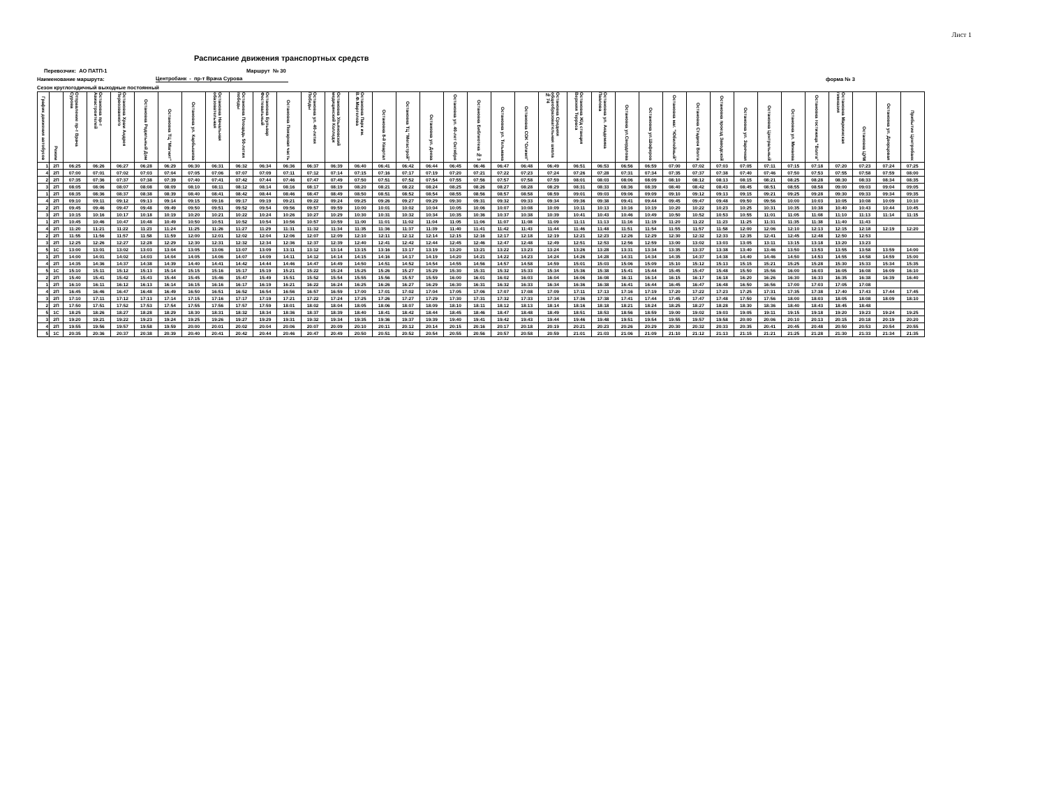Лист 1
Расписание движения транспортных средств
Перевозчик: АО ПАТП-1 Маршрут № 30
Наименование маршрута: Центробанк - пр-т Врача Сурова форма № 3
Сезон круглогодичный выходные постоянный
| График движения автобусов | Режим | Отправление пр-т Врача Сурова | Остановка пр-т Авиастроителей | Остановка Храм Андрея Первозванного | Остановка Родильный Дом | Остановка ТЦ "Магнит" | Остановка ул. Карбышева | Остановка Начальная обазовательная | Остановка Площадь 50-летия победы | Остановка Бульвар Фестевальный | Остановка Пожарная часть | Остановка ул. 40-летия Победы | Остановка Ульяновский медицинский Колледж | Остановка Парк им. В.Ф.Маргелова | Остановка 8-й Квартал | Остановка ТЦ "Мегастрой" | Остановка ул. Деева | Остановка ул. 40-лет Октября | Остановка Библиотека № 3 | Остановка ул. Тельмана | Остановка СОК "Олимп" | Остановка Средняя общеобразовательная школа № 74 | Остановка Ж/д станция Верхняя Терраса | Остановка ул. Академика Павлова | Остановка ул.Свердлова | Остановка ул.Шоферов | Остановка маг. "Юбилейный" | Остановка Стадион Волга | Остановка проезд Заводской | Остановка ул. Заречная | Остановка Центральный | Остановка ул. Минаева | Остановка гостиница "Волга" | Остановка Мариинская гимназия | Остановка ЦУМ | Остановка ул. Дворцовая | Прибытие Центробанк |
| --- | --- | --- | --- | --- | --- | --- | --- | --- | --- | --- | --- | --- | --- | --- | --- | --- | --- | --- | --- | --- | --- | --- | --- | --- | --- | --- | --- | --- | --- | --- | --- | --- | --- | --- | --- | --- | --- |
| 1 | 2П | 06:25 | 06:26 | 06:27 | 06:28 | 06:29 | 06:30 | 06:31 | 06:32 | 06:34 | 06:36 | 06:37 | 06:39 | 06:40 | 06:41 | 06:42 | 06:44 | 06:45 | 06:46 | 06:47 | 06:48 | 06:49 | 06:51 | 06:53 | 06:56 | 06:59 | 07:00 | 07:02 | 07:03 | 07:05 | 07:11 | 07:15 | 07:18 | 07:20 | 07:23 | 07:24 | 07:25 |
| 4 | 2П | 07:00 | 07:01 | 07:02 | 07:03 | 07:04 | 07:05 | 07:06 | 07:07 | 07:09 | 07:11 | 07:12 | 07:14 | 07:15 | 07:16 | 07:17 | 07:19 | 07:20 | 07:21 | 07:22 | 07:23 | 07:24 | 07:26 | 07:28 | 07:31 | 07:34 | 07:35 | 07:37 | 07:38 | 07:40 | 07:46 | 07:50 | 07:53 | 07:55 | 07:58 | 07:59 | 08:00 |
| 2 | 2П | 07:35 | 07:36 | 07:37 | 07:38 | 07:39 | 07:40 | 07:41 | 07:42 | 07:44 | 07:46 | 07:47 | 07:49 | 07:50 | 07:51 | 07:52 | 07:54 | 07:55 | 07:56 | 07:57 | 07:58 | 07:59 | 08:01 | 08:03 | 08:06 | 08:09 | 08:10 | 08:12 | 08:13 | 08:15 | 08:21 | 08:25 | 08:28 | 08:30 | 08:33 | 08:34 | 08:35 |
| 3 | 2П | 08:05 | 08:06 | 08:07 | 08:08 | 08:09 | 08:10 | 08:11 | 08:12 | 08:14 | 08:16 | 08:17 | 08:19 | 08:20 | 08:21 | 08:22 | 08:24 | 08:25 | 08:26 | 08:27 | 08:28 | 08:29 | 08:31 | 08:33 | 08:36 | 08:39 | 08:40 | 08:42 | 08:43 | 08:45 | 08:51 | 08:55 | 08:58 | 09:00 | 09:03 | 09:04 | 09:05 |
| 1 | 2П | 08:35 | 08:36 | 08:37 | 08:38 | 08:39 | 08:40 | 08:41 | 08:42 | 08:44 | 08:46 | 08:47 | 08:49 | 08:50 | 08:51 | 08:52 | 08:54 | 08:55 | 08:56 | 08:57 | 08:58 | 08:59 | 09:01 | 09:03 | 09:06 | 09:09 | 09:10 | 09:12 | 09:13 | 09:15 | 09:21 | 09:25 | 09:28 | 09:30 | 09:33 | 09:34 | 09:35 |
| 4 | 2П | 09:10 | 09:11 | 09:12 | 09:13 | 09:14 | 09:15 | 09:16 | 09:17 | 09:19 | 09:21 | 09:22 | 09:24 | 09:25 | 09:26 | 09:27 | 09:29 | 09:30 | 09:31 | 09:32 | 09:33 | 09:34 | 09:36 | 09:38 | 09:41 | 09:44 | 09:45 | 09:47 | 09:48 | 09:50 | 09:56 | 10:00 | 10:03 | 10:05 | 10:08 | 10:09 | 10:10 |
| 2 | 2П | 09:45 | 09:46 | 09:47 | 09:48 | 09:49 | 09:50 | 09:51 | 09:52 | 09:54 | 09:56 | 09:57 | 09:59 | 10:00 | 10:01 | 10:02 | 10:04 | 10:05 | 10:06 | 10:07 | 10:08 | 10:09 | 10:11 | 10:13 | 10:16 | 10:19 | 10:20 | 10:22 | 10:23 | 10:25 | 10:31 | 10:35 | 10:38 | 10:40 | 10:43 | 10:44 | 10:45 |
| 3 | 2П | 10:15 | 10:16 | 10:17 | 10:18 | 10:19 | 10:20 | 10:21 | 10:22 | 10:24 | 10:26 | 10:27 | 10:29 | 10:30 | 10:31 | 10:32 | 10:34 | 10:35 | 10:36 | 10:37 | 10:38 | 10:39 | 10:41 | 10:43 | 10:46 | 10:49 | 10:50 | 10:52 | 10:53 | 10:55 | 11:01 | 11:05 | 11:08 | 11:10 | 11:13 | 11:14 | 11:15 |
| 1 | 2П | 10:45 | 10:46 | 10:47 | 10:48 | 10:49 | 10:50 | 10:51 | 10:52 | 10:54 | 10:56 | 10:57 | 10:59 | 11:00 | 11:01 | 11:02 | 11:04 | 11:05 | 11:06 | 11:07 | 11:08 | 11:09 | 11:11 | 11:13 | 11:16 | 11:19 | 11:20 | 11:22 | 11:23 | 11:25 | 11:31 | 11:35 | 11:38 | 11:40 | 11:43 | | |
| 4 | 2П | 11:20 | 11:21 | 11:22 | 11:23 | 11:24 | 11:25 | 11:26 | 11:27 | 11:29 | 11:31 | 11:32 | 11:34 | 11:35 | 11:36 | 11:37 | 11:39 | 11:40 | 11:41 | 11:42 | 11:43 | 11:44 | 11:46 | 11:48 | 11:51 | 11:54 | 11:55 | 11:57 | 11:58 | 12:00 | 12:06 | 12:10 | 12:13 | 12:15 | 12:18 | 12:19 | 12:20 |
| 2 | 2П | 11:55 | 11:56 | 11:57 | 11:58 | 11:59 | 12:00 | 12:01 | 12:02 | 12:04 | 12:06 | 12:07 | 12:09 | 12:10 | 12:11 | 12:12 | 12:14 | 12:15 | 12:16 | 12:17 | 12:18 | 12:19 | 12:21 | 12:23 | 12:26 | 12:29 | 12:30 | 12:32 | 12:33 | 12:35 | 12:41 | 12:45 | 12:48 | 12:50 | 12:53 | | |
| 3 | 2П | 12:25 | 12:26 | 12:27 | 12:28 | 12:29 | 12:30 | 12:31 | 12:32 | 12:34 | 12:36 | 12:37 | 12:39 | 12:40 | 12:41 | 12:42 | 12:44 | 12:45 | 12:46 | 12:47 | 12:48 | 12:49 | 12:51 | 12:53 | 12:56 | 12:59 | 13:00 | 13:02 | 13:03 | 13:05 | 13:11 | 13:15 | 13:18 | 13:20 | 13:23 | | |
| 5 | 1С | 13:00 | 13:01 | 13:02 | 13:03 | 13:04 | 13:05 | 13:06 | 13:07 | 13:09 | 13:11 | 13:12 | 13:14 | 13:15 | 13:16 | 13:17 | 13:19 | 13:20 | 13:21 | 13:22 | 13:23 | 13:24 | 13:26 | 13:28 | 13:31 | 13:34 | 13:35 | 13:37 | 13:38 | 13:40 | 13:46 | 13:50 | 13:53 | 13:55 | 13:58 | 13:59 | 14:00 |
| 1 | 2П | 14:00 | 14:01 | 14:02 | 14:03 | 14:04 | 14:05 | 14:06 | 14:07 | 14:09 | 14:11 | 14:12 | 14:14 | 14:15 | 14:16 | 14:17 | 14:19 | 14:20 | 14:21 | 14:22 | 14:23 | 14:24 | 14:26 | 14:28 | 14:31 | 14:34 | 14:35 | 14:37 | 14:38 | 14:40 | 14:46 | 14:50 | 14:53 | 14:55 | 14:58 | 14:59 | 15:00 |
| 4 | 2П | 14:35 | 14:36 | 14:37 | 14:38 | 14:39 | 14:40 | 14:41 | 14:42 | 14:44 | 14:46 | 14:47 | 14:49 | 14:50 | 14:51 | 14:52 | 14:54 | 14:55 | 14:56 | 14:57 | 14:58 | 14:59 | 15:01 | 15:03 | 15:06 | 15:09 | 15:10 | 15:12 | 15:13 | 15:15 | 15:21 | 15:25 | 15:28 | 15:30 | 15:33 | 15:34 | 15:35 |
| 5 | 1С | 15:10 | 15:11 | 15:12 | 15:13 | 15:14 | 15:15 | 15:16 | 15:17 | 15:19 | 15:21 | 15:22 | 15:24 | 15:25 | 15:26 | 15:27 | 15:29 | 15:30 | 15:31 | 15:32 | 15:33 | 15:34 | 15:36 | 15:38 | 15:41 | 15:44 | 15:45 | 15:47 | 15:48 | 15:50 | 15:56 | 16:00 | 16:03 | 16:05 | 16:08 | 16:09 | 16:10 |
| 2 | 2П | 15:40 | 15:41 | 15:42 | 15:43 | 15:44 | 15:45 | 15:46 | 15:47 | 15:49 | 15:51 | 15:52 | 15:54 | 15:55 | 15:56 | 15:57 | 15:59 | 16:00 | 16:01 | 16:02 | 16:03 | 16:04 | 16:06 | 16:08 | 16:11 | 16:14 | 16:15 | 16:17 | 16:18 | 16:20 | 16:26 | 16:30 | 16:33 | 16:35 | 16:38 | 16:39 | 16:40 |
| 1 | 2П | 16:10 | 16:11 | 16:12 | 16:13 | 16:14 | 16:15 | 16:16 | 16:17 | 16:19 | 16:21 | 16:22 | 16:24 | 16:25 | 16:26 | 16:27 | 16:29 | 16:30 | 16:31 | 16:32 | 16:33 | 16:34 | 16:36 | 16:38 | 16:41 | 16:44 | 16:45 | 16:47 | 16:48 | 16:50 | 16:56 | 17:00 | 17:03 | 17:05 | 17:08 | | |
| 4 | 2П | 16:45 | 16:46 | 16:47 | 16:48 | 16:49 | 16:50 | 16:51 | 16:52 | 16:54 | 16:56 | 16:57 | 16:59 | 17:00 | 17:01 | 17:02 | 17:04 | 17:05 | 17:06 | 17:07 | 17:08 | 17:09 | 17:11 | 17:13 | 17:16 | 17:19 | 17:20 | 17:22 | 17:23 | 17:25 | 17:31 | 17:35 | 17:38 | 17:40 | 17:43 | 17:44 | 17:45 |
| 3 | 2П | 17:10 | 17:11 | 17:12 | 17:13 | 17:14 | 17:15 | 17:16 | 17:17 | 17:19 | 17:21 | 17:22 | 17:24 | 17:25 | 17:26 | 17:27 | 17:29 | 17:30 | 17:31 | 17:32 | 17:33 | 17:34 | 17:36 | 17:38 | 17:41 | 17:44 | 17:45 | 17:47 | 17:48 | 17:50 | 17:56 | 18:00 | 18:03 | 18:05 | 18:08 | 18:09 | 18:10 |
| 2 | 2П | 17:50 | 17:51 | 17:52 | 17:53 | 17:54 | 17:55 | 17:56 | 17:57 | 17:59 | 18:01 | 18:02 | 18:04 | 18:05 | 18:06 | 18:07 | 18:09 | 18:10 | 18:11 | 18:12 | 18:13 | 18:14 | 18:16 | 18:18 | 18:21 | 18:24 | 18:25 | 18:27 | 18:28 | 18:30 | 18:36 | 18:40 | 18:43 | 18:45 | 18:48 | | |
| 5 | 1С | 18:25 | 18:26 | 18:27 | 18:28 | 18:29 | 18:30 | 18:31 | 18:32 | 18:34 | 18:36 | 18:37 | 18:39 | 18:40 | 18:41 | 18:42 | 18:44 | 18:45 | 18:46 | 18:47 | 18:48 | 18:49 | 18:51 | 18:53 | 18:56 | 18:59 | 19:00 | 19:02 | 19:03 | 19:05 | 19:11 | 19:15 | 19:18 | 19:20 | 19:23 | 19:24 | 19:25 |
| 3 | 2П | 19:20 | 19:21 | 19:22 | 19:23 | 19:24 | 19:25 | 19:26 | 19:27 | 19:29 | 19:31 | 19:32 | 19:34 | 19:35 | 19:36 | 19:37 | 19:39 | 19:40 | 19:41 | 19:42 | 19:43 | 19:44 | 19:46 | 19:48 | 19:51 | 19:54 | 19:55 | 19:57 | 19:58 | 20:00 | 20:06 | 20:10 | 20:13 | 20:15 | 20:18 | 20:19 | 20:20 |
| 4 | 2П | 19:55 | 19:56 | 19:57 | 19:58 | 19:59 | 20:00 | 20:01 | 20:02 | 20:04 | 20:06 | 20:07 | 20:09 | 20:10 | 20:11 | 20:12 | 20:14 | 20:15 | 20:16 | 20:17 | 20:18 | 20:19 | 20:21 | 20:23 | 20:26 | 20:29 | 20:30 | 20:32 | 20:33 | 20:35 | 20:41 | 20:45 | 20:48 | 20:50 | 20:53 | 20:54 | 20:55 |
| 5 | 1С | 20:35 | 20:36 | 20:37 | 20:38 | 20:39 | 20:40 | 20:41 | 20:42 | 20:44 | 20:46 | 20:47 | 20:49 | 20:50 | 20:51 | 20:52 | 20:54 | 20:55 | 20:56 | 20:57 | 20:58 | 20:59 | 21:01 | 21:03 | 21:06 | 21:09 | 21:10 | 21:12 | 21:13 | 21:15 | 21:21 | 21:25 | 21:28 | 21:30 | 21:33 | 21:34 | 21:35 |